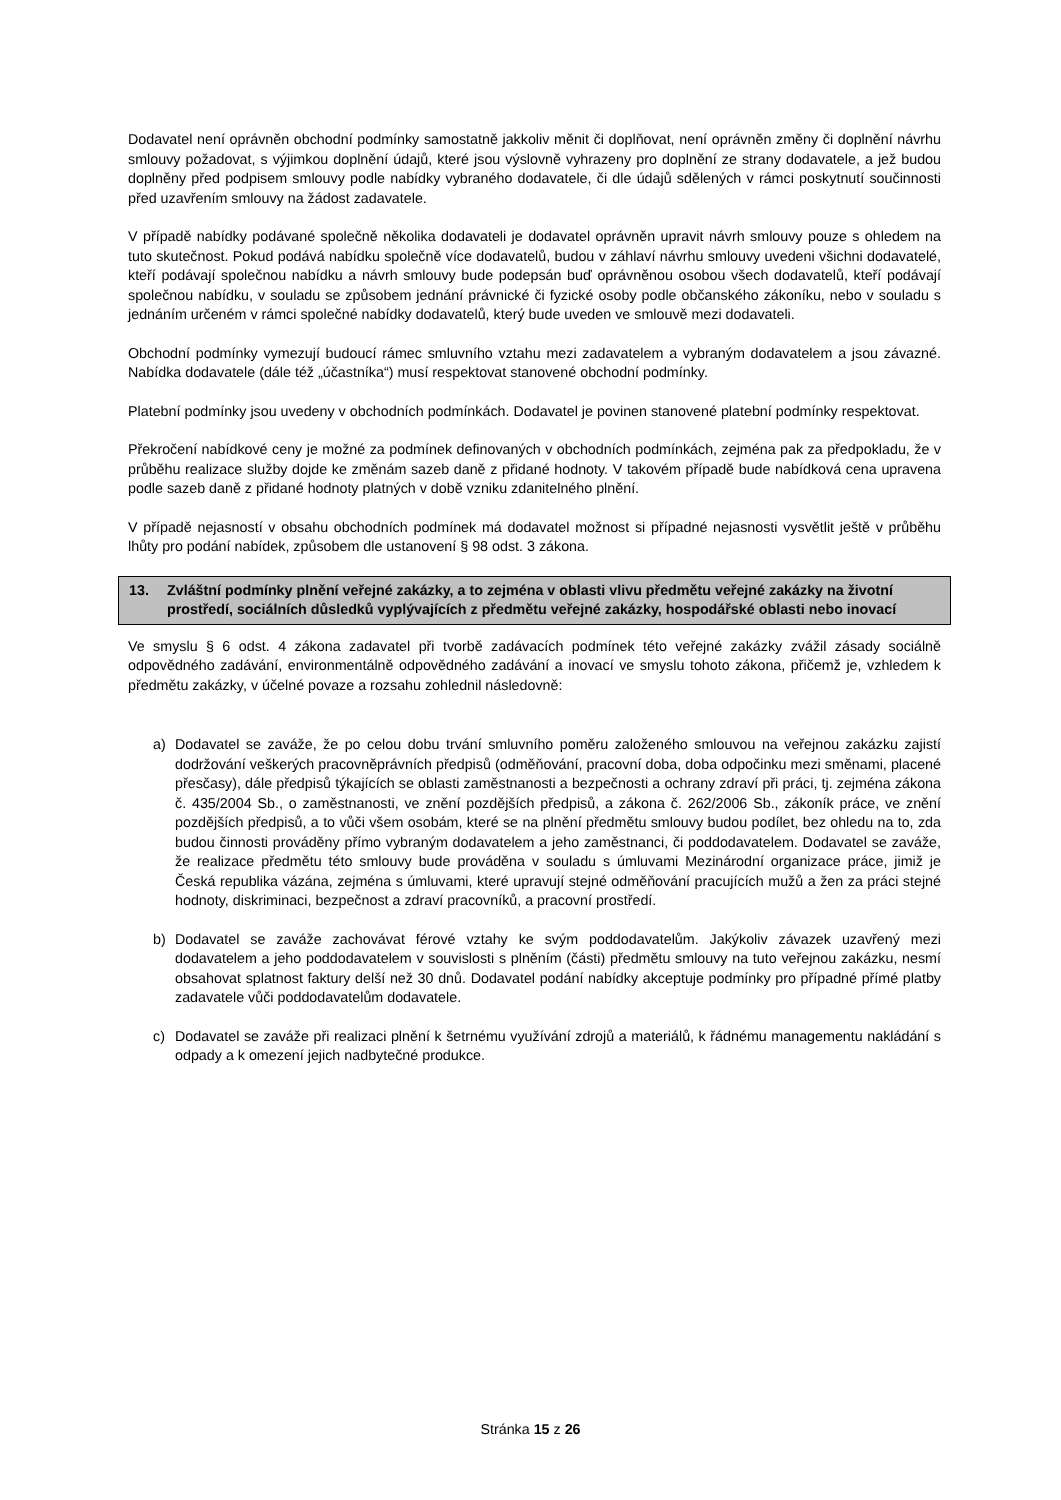Dodavatel není oprávněn obchodní podmínky samostatně jakkoliv měnit či doplňovat, není oprávněn změny či doplnění návrhu smlouvy požadovat, s výjimkou doplnění údajů, které jsou výslovně vyhrazeny pro doplnění ze strany dodavatele, a jež budou doplněny před podpisem smlouvy podle nabídky vybraného dodavatele, či dle údajů sdělených v rámci poskytnutí součinnosti před uzavřením smlouvy na žádost zadavatele.
V případě nabídky podávané společně několika dodavateli je dodavatel oprávněn upravit návrh smlouvy pouze s ohledem na tuto skutečnost. Pokud podává nabídku společně více dodavatelů, budou v záhlaví návrhu smlouvy uvedeni všichni dodavatelé, kteří podávají společnou nabídku a návrh smlouvy bude podepsán buď oprávněnou osobou všech dodavatelů, kteří podávají společnou nabídku, v souladu se způsobem jednání právnické či fyzické osoby podle občanského zákoníku, nebo v souladu s jednáním určeném v rámci společné nabídky dodavatelů, který bude uveden ve smlouvě mezi dodavateli.
Obchodní podmínky vymezují budoucí rámec smluvního vztahu mezi zadavatelem a vybraným dodavatelem a jsou závazné. Nabídka dodavatele (dále též „účastníka“) musí respektovat stanovené obchodní podmínky.
Platební podmínky jsou uvedeny v obchodních podmínkách. Dodavatel je povinen stanovené platební podmínky respektovat.
Překročení nabídkové ceny je možné za podmínek definovaných v obchodních podmínkách, zejména pak za předpokladu, že v průběhu realizace služby dojde ke změnám sazeb daně z přidané hodnoty. V takovém případě bude nabídková cena upravena podle sazeb daně z přidané hodnoty platných v době vzniku zdanitelného plnění.
V případě nejasností v obsahu obchodních podmínek má dodavatel možnost si případné nejasnosti vysvětlit ještě v průběhu lhůty pro podání nabídek, způsobem dle ustanovení § 98 odst. 3 zákona.
13. Zvláštní podmínky plnění veřejné zakázky, a to zejména v oblasti vlivu předmětu veřejné zakázky na životní prostředí, sociálních důsledků vyplývajících z předmětu veřejné zakázky, hospodářské oblasti nebo inovací
Ve smyslu § 6 odst. 4 zákona zadavatel při tvorbě zadávacích podmínek této veřejné zakázky zvážil zásady sociálně odpovědného zadávání, environmentálně odpovědného zadávání a inovací ve smyslu tohoto zákona, přičemž je, vzhledem k předmětu zakázky, v účelné povaze a rozsahu zohlednil následovně:
a) Dodavatel se zaváže, že po celou dobu trvání smluvního poměru založeného smlouvou na veřejnou zakázku zajistí dodržování veškerých pracovněprávních předpisů (odměňování, pracovní doba, doba odpočinku mezi směnami, placené přesčasy), dále předpisů týkajících se oblasti zaměstnanosti a bezpečnosti a ochrany zdraví při práci, tj. zejména zákona č. 435/2004 Sb., o zaměstnanosti, ve znění pozdějších předpisů, a zákona č. 262/2006 Sb., zákoník práce, ve znění pozdějších předpisů, a to vůči všem osobám, které se na plnění předmětu smlouvy budou podílet, bez ohledu na to, zda budou činnosti prováděny přímo vybraným dodavatelem a jeho zaměstnanci, či poddodavatelem. Dodavatel se zaváže, že realizace předmětu této smlouvy bude prováděna v souladu s úmluvami Mezinárodní organizace práce, jimiž je Česká republika vázána, zejména s úmluvami, které upravují stejné odměňování pracujících mužů a žen za práci stejné hodnoty, diskriminaci, bezpečnost a zdraví pracovníků, a pracovní prostředí.
b) Dodavatel se zaváže zachovávat férové vztahy ke svým poddodavatelům. Jakýkoliv závazek uzavřený mezi dodavatelem a jeho poddodavatelem v souvislosti s plněním (části) předmětu smlouvy na tuto veřejnou zakázku, nesmí obsahovat splatnost faktury delší než 30 dnů. Dodavatel podání nabídky akceptuje podmínky pro případné přímé platby zadavatele vůči poddodavatelům dodavatele.
c) Dodavatel se zaváže při realizaci plnění k šetrnému využívání zdrojů a materiálů, k řádnému managementu nakládání s odpady a k omezení jejich nadbytečné produkce.
Stránka 15 z 26